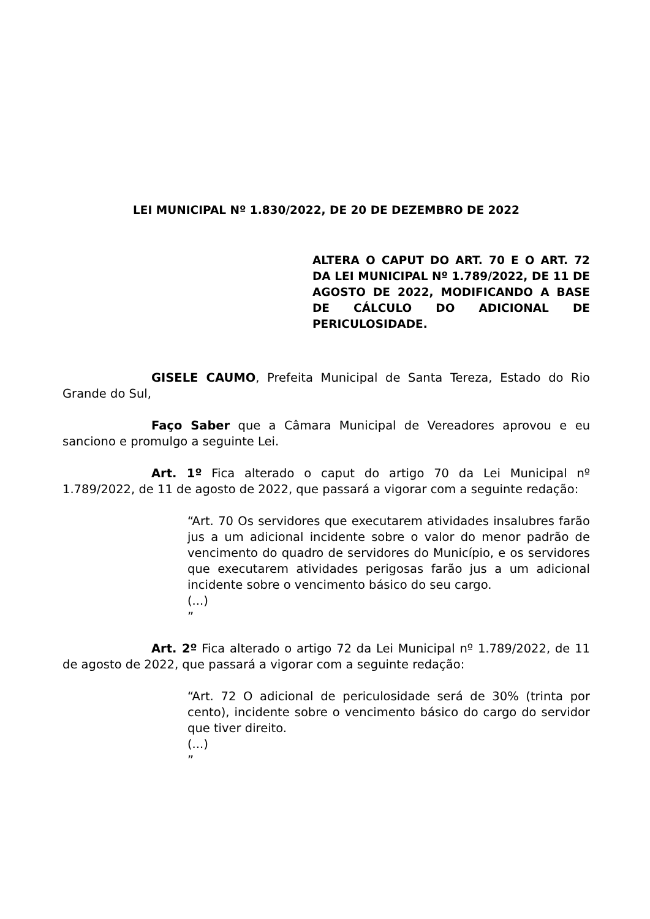LEI MUNICIPAL Nº 1.830/2022, DE 20 DE DEZEMBRO DE 2022
ALTERA O CAPUT DO ART. 70 E O ART. 72 DA LEI MUNICIPAL Nº 1.789/2022, DE 11 DE AGOSTO DE 2022, MODIFICANDO A BASE DE CÁLCULO DO ADICIONAL DE PERICULOSIDADE.
GISELE CAUMO, Prefeita Municipal de Santa Tereza, Estado do Rio Grande do Sul,
Faço Saber que a Câmara Municipal de Vereadores aprovou e eu sanciono e promulgo a seguinte Lei.
Art. 1º Fica alterado o caput do artigo 70 da Lei Municipal nº 1.789/2022, de 11 de agosto de 2022, que passará a vigorar com a seguinte redação:
“Art. 70 Os servidores que executarem atividades insalubres farão jus a um adicional incidente sobre o valor do menor padrão de vencimento do quadro de servidores do Município, e os servidores que executarem atividades perigosas farão jus a um adicional incidente sobre o vencimento básico do seu cargo.
(...)
”
Art. 2º Fica alterado o artigo 72 da Lei Municipal nº 1.789/2022, de 11 de agosto de 2022, que passará a vigorar com a seguinte redação:
“Art. 72 O adicional de periculosidade será de 30% (trinta por cento), incidente sobre o vencimento básico do cargo do servidor que tiver direito.
(...)
”